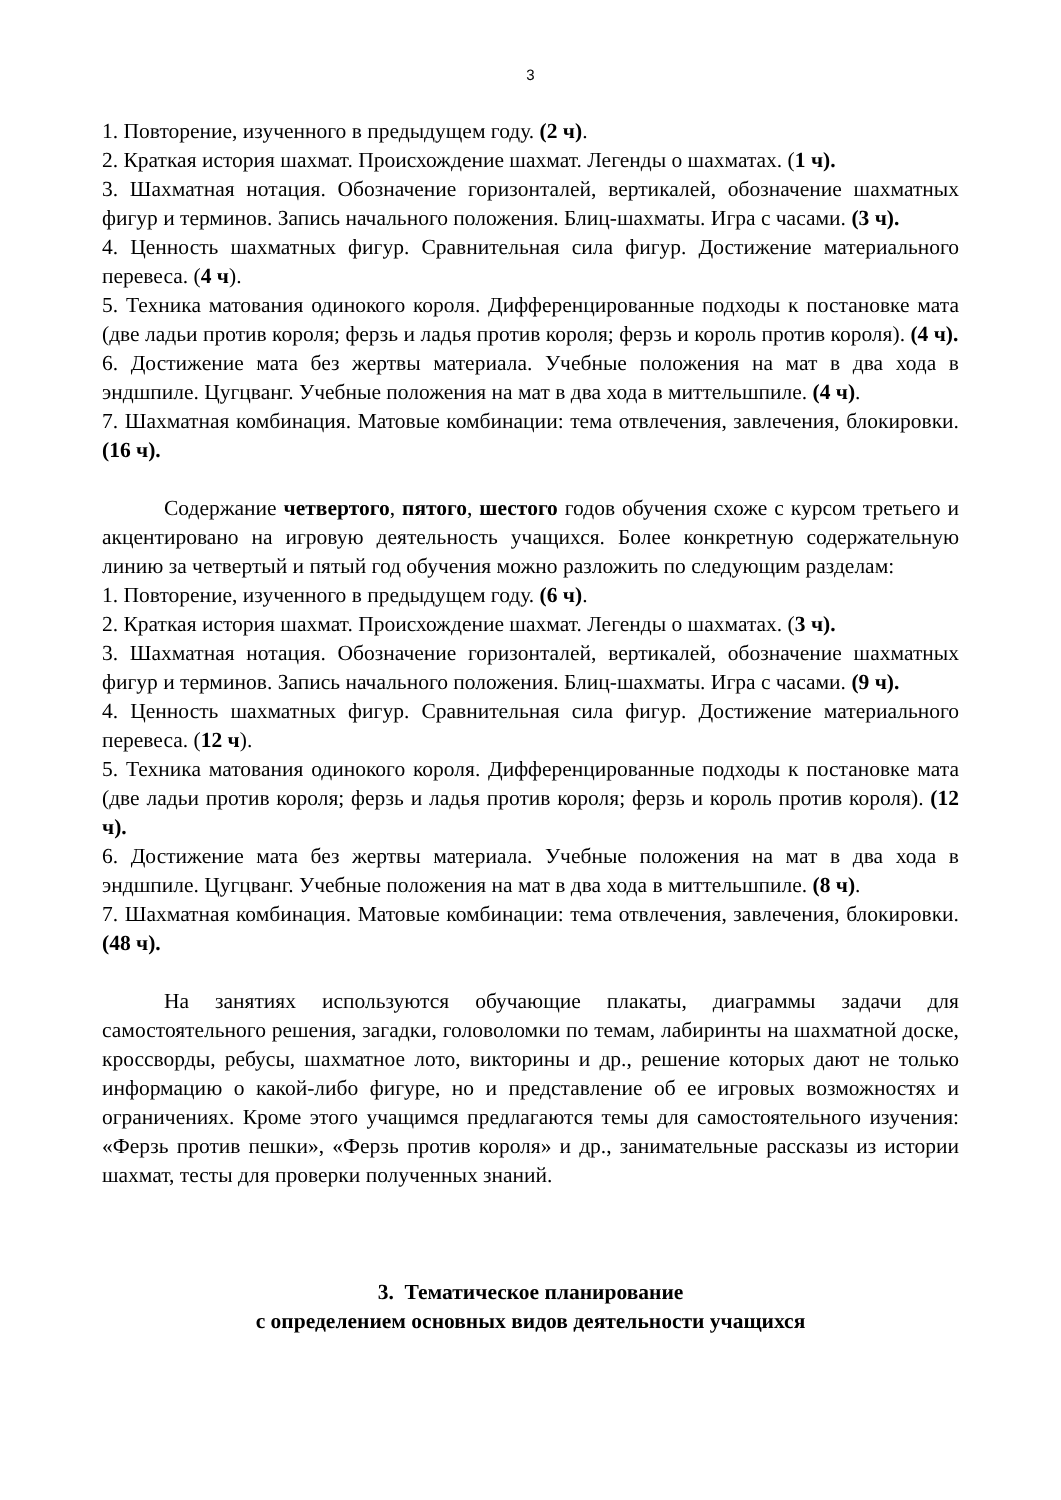3
1. Повторение, изученного в предыдущем году. (2 ч).
2. Краткая история шахмат. Происхождение шахмат. Легенды о шахматах. (1 ч).
3. Шахматная нотация. Обозначение горизонталей, вертикалей, обозначение шахматных фигур и терминов. Запись начального положения. Блиц-шахматы. Игра с часами. (3 ч).
4. Ценность шахматных фигур. Сравнительная сила фигур. Достижение материального перевеса. (4 ч).
5. Техника матования одинокого короля. Дифференцированные подходы к постановке мата (две ладьи против короля; ферзь и ладья против короля; ферзь и король против короля). (4 ч).
6. Достижение мата без жертвы материала. Учебные положения на мат в два хода в эндшпиле. Цугцванг. Учебные положения на мат в два хода в миттельшпиле. (4 ч).
7. Шахматная комбинация. Матовые комбинации: тема отвлечения, завлечения, блокировки. (16 ч).
Содержание четвертого, пятого, шестого годов обучения схоже с курсом третьего и акцентировано на игровую деятельность учащихся. Более конкретную содержательную линию за четвертый и пятый год обучения можно разложить по следующим разделам:
1. Повторение, изученного в предыдущем году. (6 ч).
2. Краткая история шахмат. Происхождение шахмат. Легенды о шахматах. (3 ч).
3. Шахматная нотация. Обозначение горизонталей, вертикалей, обозначение шахматных фигур и терминов. Запись начального положения. Блиц-шахматы. Игра с часами. (9 ч).
4. Ценность шахматных фигур. Сравнительная сила фигур. Достижение материального перевеса. (12 ч).
5. Техника матования одинокого короля. Дифференцированные подходы к постановке мата (две ладьи против короля; ферзь и ладья против короля; ферзь и король против короля). (12 ч).
6. Достижение мата без жертвы материала. Учебные положения на мат в два хода в эндшпиле. Цугцванг. Учебные положения на мат в два хода в миттельшпиле. (8 ч).
7. Шахматная комбинация. Матовые комбинации: тема отвлечения, завлечения, блокировки. (48 ч).
На занятиях используются обучающие плакаты, диаграммы задачи для самостоятельного решения, загадки, головоломки по темам, лабиринты на шахматной доске, кроссворды, ребусы, шахматное лото, викторины и др., решение которых дают не только информацию о какой-либо фигуре, но и представление об ее игровых возможностях и ограничениях. Кроме этого учащимся предлагаются темы для самостоятельного изучения: «Ферзь против пешки», «Ферзь против короля» и др., занимательные рассказы из истории шахмат, тесты для проверки полученных знаний.
3. Тематическое планирование
с определением основных видов деятельности учащихся